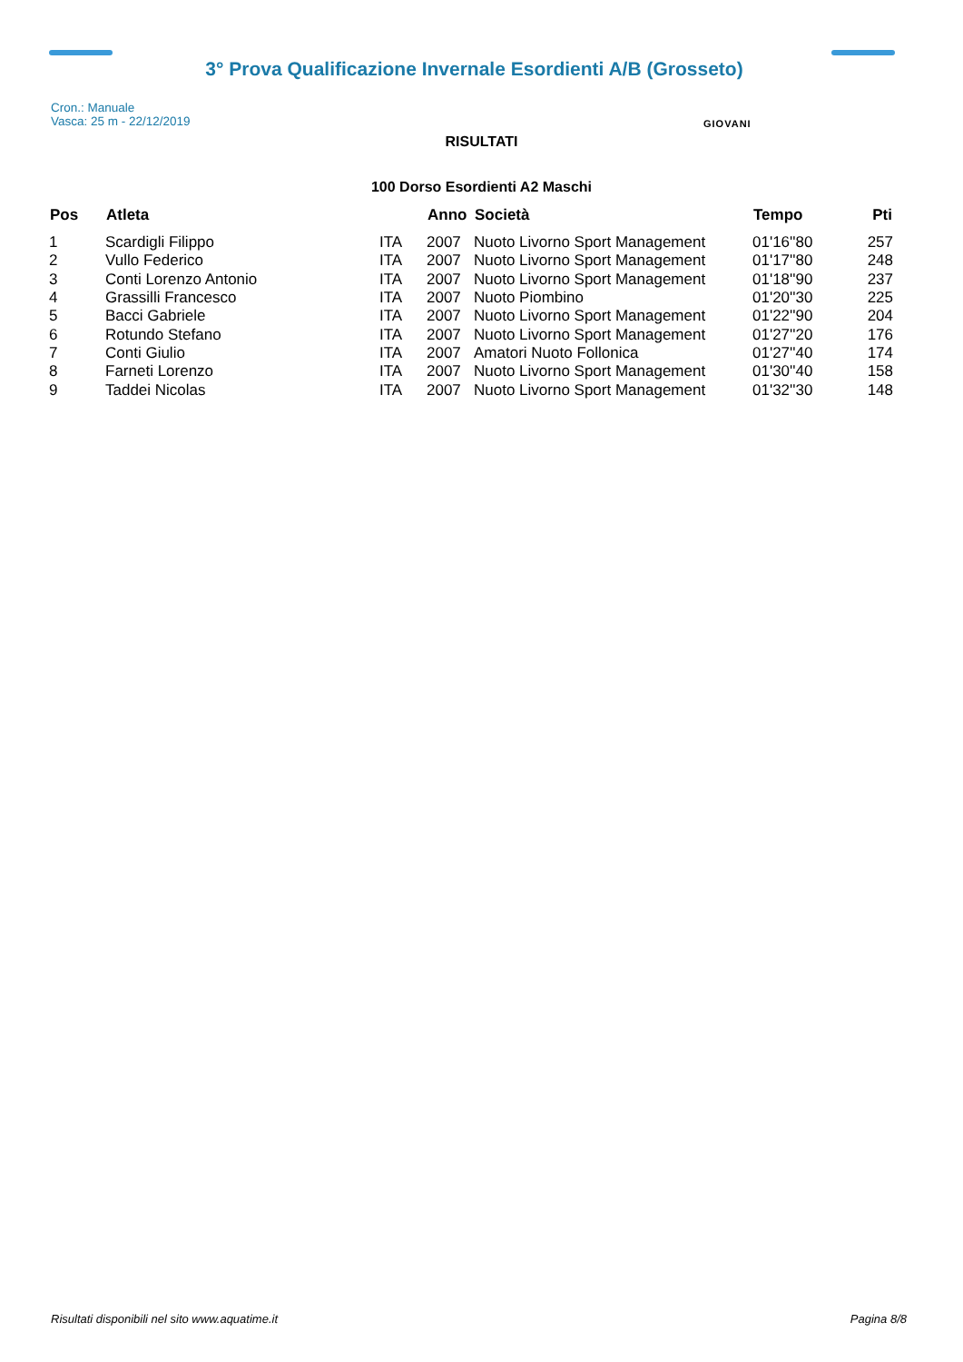3° Prova Qualificazione Invernale Esordienti A/B (Grosseto)
Cron.: Manuale
Vasca: 25 m - 22/12/2019
GIOVANI
RISULTATI
100 Dorso Esordienti A2 Maschi
| Pos | Atleta | | Anno | Società | Tempo | Pti |
| --- | --- | --- | --- | --- | --- | --- |
| 1 | Scardigli Filippo | ITA | 2007 | Nuoto Livorno Sport Management | 01'16''80 | 257 |
| 2 | Vullo Federico | ITA | 2007 | Nuoto Livorno Sport Management | 01'17''80 | 248 |
| 3 | Conti Lorenzo Antonio | ITA | 2007 | Nuoto Livorno Sport Management | 01'18''90 | 237 |
| 4 | Grassilli Francesco | ITA | 2007 | Nuoto Piombino | 01'20''30 | 225 |
| 5 | Bacci Gabriele | ITA | 2007 | Nuoto Livorno Sport Management | 01'22''90 | 204 |
| 6 | Rotundo Stefano | ITA | 2007 | Nuoto Livorno Sport Management | 01'27''20 | 176 |
| 7 | Conti Giulio | ITA | 2007 | Amatori Nuoto Follonica | 01'27''40 | 174 |
| 8 | Farneti Lorenzo | ITA | 2007 | Nuoto Livorno Sport Management | 01'30''40 | 158 |
| 9 | Taddei Nicolas | ITA | 2007 | Nuoto Livorno Sport Management | 01'32''30 | 148 |
Risultati disponibili nel sito www.aquatime.it Pagina 8/8